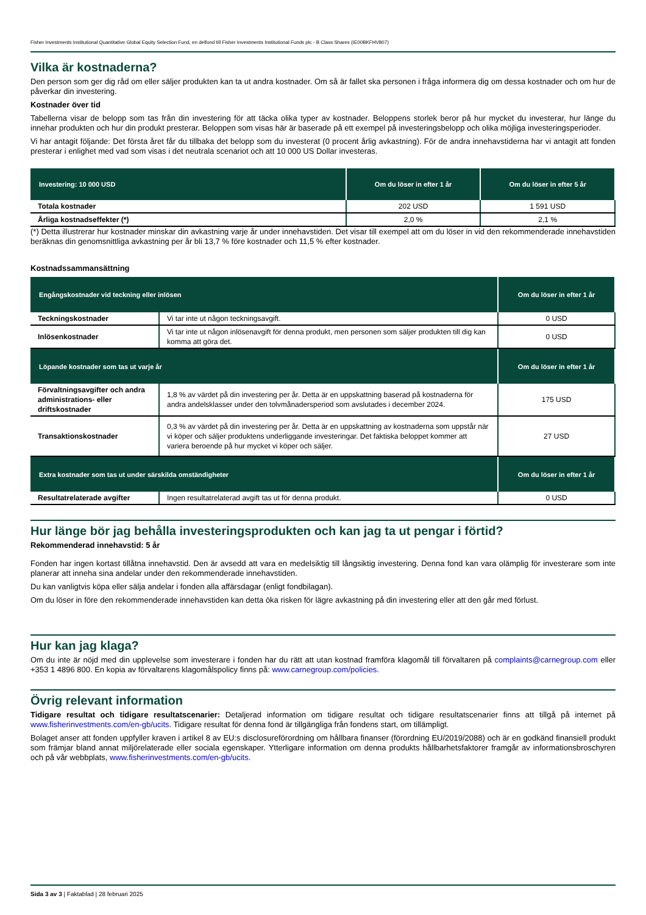Fisher Investments Institutional Quantitative Global Equity Selection Fund, en delfond till Fisher Investments Institutional Funds plc - B Class Shares (IE00BKFHV807)
Vilka är kostnaderna?
Den person som ger dig råd om eller säljer produkten kan ta ut andra kostnader. Om så är fallet ska personen i fråga informera dig om dessa kostnader och om hur de påverkar din investering.
Kostnader över tid
Tabellerna visar de belopp som tas från din investering för att täcka olika typer av kostnader. Beloppens storlek beror på hur mycket du investerar, hur länge du innehar produkten och hur din produkt presterar. Beloppen som visas här är baserade på ett exempel på investeringsbelopp och olika möjliga investeringsperioder.
Vi har antagit följande: Det första året får du tillbaka det belopp som du investerat (0 procent årlig avkastning). För de andra innehavstiderna har vi antagit att fonden presterar i enlighet med vad som visas i det neutrala scenariot och att 10 000 US Dollar investeras.
| Investering: 10 000 USD | Om du löser in efter 1 år | Om du löser in efter 5 år |
| --- | --- | --- |
| Totala kostnader | 202 USD | 1 591 USD |
| Årliga kostnadseffekter (*) | 2,0 % | 2,1 % |
(*) Detta illustrerar hur kostnader minskar din avkastning varje år under innehavstiden. Det visar till exempel att om du löser in vid den rekommenderade innehavstiden beräknas din genomsnittliga avkastning per år bli 13,7 % före kostnader och 11,5 % efter kostnader.
Kostnadssammansättning
| Engångskostnader vid teckning eller inlösen | | Om du löser in efter 1 år |
| --- | --- | --- |
| Teckningskostnader | Vi tar inte ut någon teckningsavgift. | 0 USD |
| Inlösenkostnader | Vi tar inte ut någon inlösenavgift för denna produkt, men personen som säljer produkten till dig kan komma att göra det. | 0 USD |
| Löpande kostnader som tas ut varje år | | Om du löser in efter 1 år |
| Förvaltningsavgifter och andra administrations- eller driftskostnader | 1,8 % av värdet på din investering per år. Detta är en uppskattning baserad på kostnaderna för andra andelsklasser under den tolvmånadersperiod som avslutades i december 2024. | 175 USD |
| Transaktionskostnader | 0,3 % av värdet på din investering per år. Detta är en uppskattning av kostnaderna som uppstår när vi köper och säljer produktens underliggande investeringar. Det faktiska beloppet kommer att variera beroende på hur mycket vi köper och säljer. | 27 USD |
| Extra kostnader som tas ut under särskilda omständigheter | | Om du löser in efter 1 år |
| Resultatrelaterade avgifter | Ingen resultatrelaterad avgift tas ut för denna produkt. | 0 USD |
Hur länge bör jag behålla investeringsprodukten och kan jag ta ut pengar i förtid?
Rekommenderad innehavstid: 5 år
Fonden har ingen kortast tillåtna innehavstid. Den är avsedd att vara en medelsiktig till långsiktig investering. Denna fond kan vara olämplig för investerare som inte planerar att inneha sina andelar under den rekommenderade innehavstiden.
Du kan vanligtvis köpa eller sälja andelar i fonden alla affärsdagar (enligt fondbilagan).
Om du löser in före den rekommenderade innehavstiden kan detta öka risken för lägre avkastning på din investering eller att den går med förlust.
Hur kan jag klaga?
Om du inte är nöjd med din upplevelse som investerare i fonden har du rätt att utan kostnad framföra klagomål till förvaltaren på complaints@carnegroup.com eller +353 1 4896 800. En kopia av förvaltarens klagomålspolicy finns på: www.carnegroup.com/policies.
Övrig relevant information
Tidigare resultat och tidigare resultatscenarier: Detaljerad information om tidigare resultat och tidigare resultatscenarier finns att tillgå på internet på www.fisherinvestments.com/en-gb/ucits. Tidigare resultat för denna fond är tillgängliga från fondens start, om tillämpligt.
Bolaget anser att fonden uppfyller kraven i artikel 8 av EU:s disclosureförordning om hållbara finanser (förordning EU/2019/2088) och är en godkänd finansiell produkt som främjar bland annat miljörelaterade eller sociala egenskaper. Ytterligare information om denna produkts hållbarhetsfaktorer framgår av informationsbroschyren och på vår webbplats, www.fisherinvestments.com/en-gb/ucits.
Sida 3 av 3 | Faktablad | 28 februari 2025